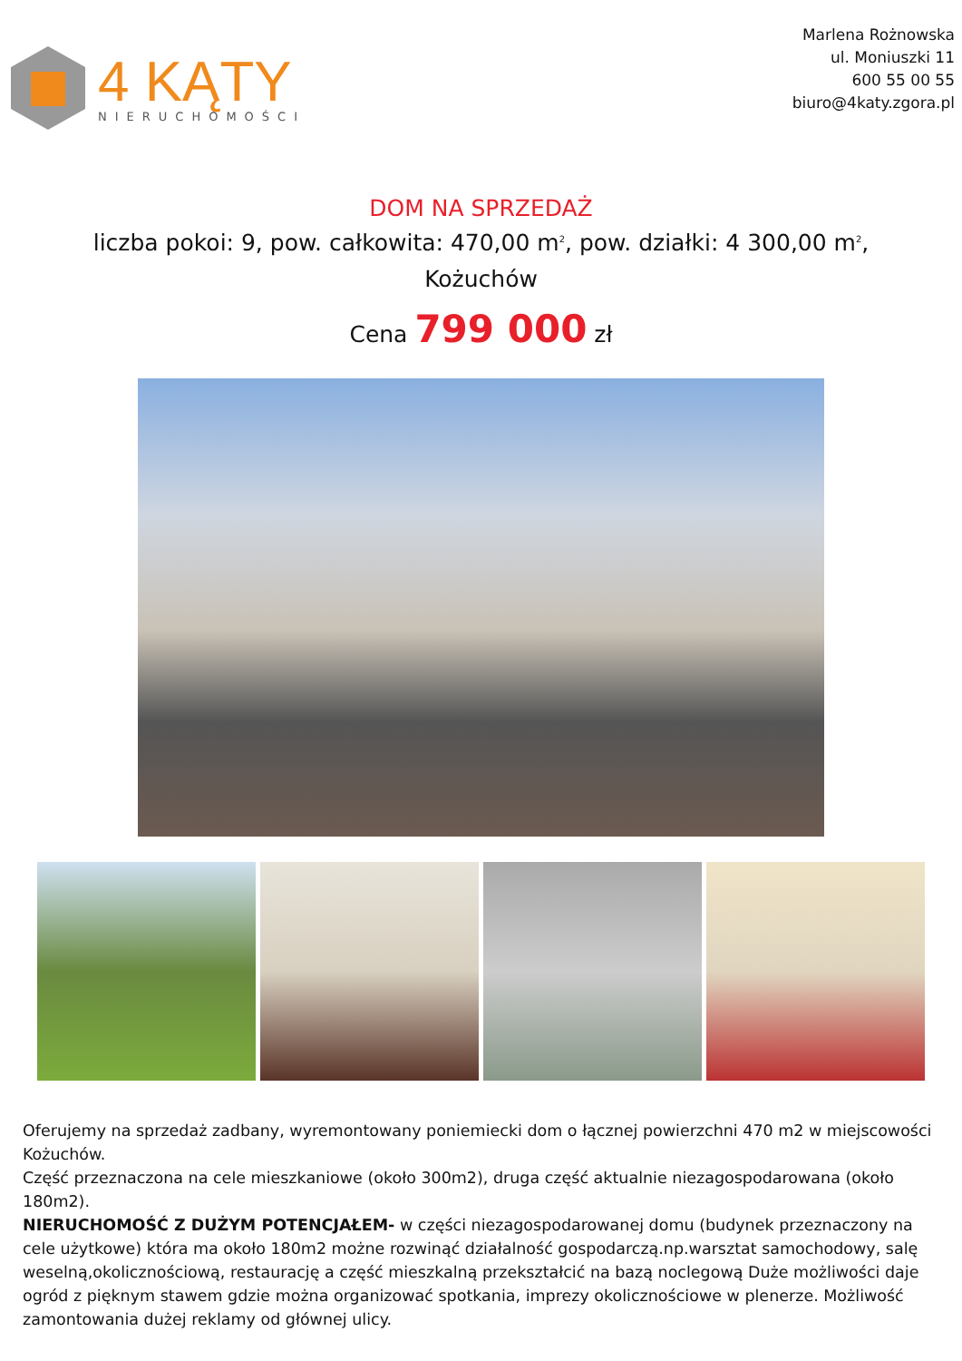4 KĄTY
NIERUCHOMOŚCI
Marlena Rożnowska
ul. Moniuszki 11
600 55 00 55
biuro@4katy.zgora.pl
DOM NA SPRZEDAŻ
liczba pokoi: 9, pow. całkowita: 470,00 m<sup>2</sup>, pow. działki: 4 300,00 m<sup>2</sup>,
Kożuchów
Cena 799 000 zł
Oferujemy na sprzedaż zadbany, wyremontowany poniemiecki dom o łącznej powierzchni 470 m2 w miejscowości Kożuchów.
Część przeznaczona na cele mieszkaniowe (około 300m2), druga część aktualnie niezagospodarowana (około 180m2).
NIERUCHOMOŚĆ Z DUŻYM POTENCJAŁEM- w części niezagospodarowanej domu (budynek przeznaczony na cele użytkowe) która ma około 180m2 możne rozwinąć działalność gospodarczą.np.warsztat samochodowy, salę weselną,okolicznościową, restaurację a część mieszkalną przekształcić na bazą noclegową Duże możliwości daje ogród z pięknym stawem gdzie można organizować spotkania, imprezy okolicznościowe w plenerze. Możliwość zamontowania dużej reklamy od głównej ulicy.